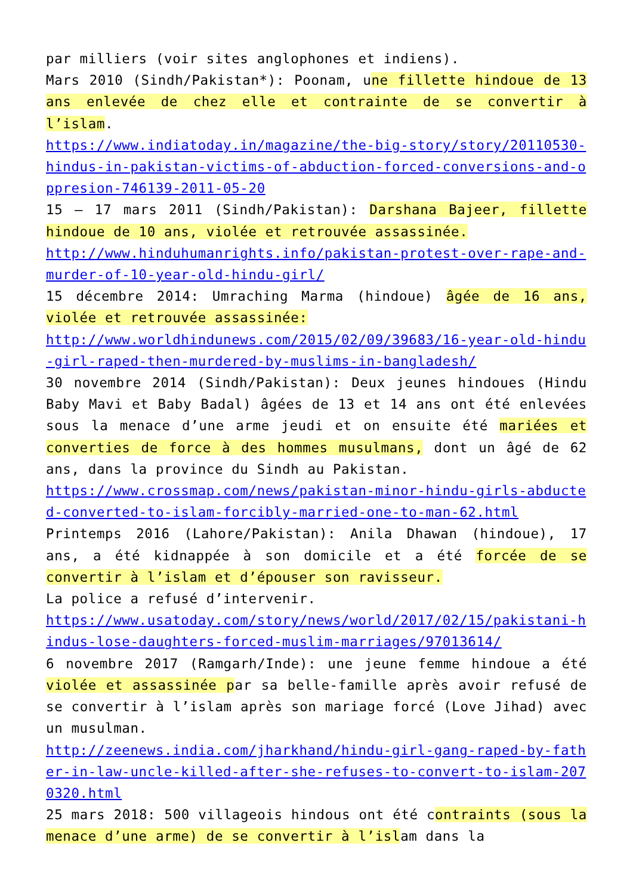par milliers (voir sites anglophones et indiens).
Mars 2010 (Sindh/Pakistan*): Poonam, une fillette hindoue de 13 ans enlevée de chez elle et contrainte de se convertir à l’islam.
https://www.indiatoday.in/magazine/the-big-story/story/20110530-hindus-in-pakistan-victims-of-abduction-forced-conversions-and-oppresion-746139-2011-05-20
15 – 17 mars 2011 (Sindh/Pakistan): Darshana Bajeer, fillette hindoue de 10 ans, violée et retrouvée assassinée.
http://www.hinduhumanrights.info/pakistan-protest-over-rape-and-murder-of-10-year-old-hindu-girl/
15 décembre 2014: Umraching Marma (hindoue) âgée de 16 ans, violée et retrouvée assassinée:
http://www.worldhindunews.com/2015/02/09/39683/16-year-old-hindu-girl-raped-then-murdered-by-muslims-in-bangladesh/
30 novembre 2014 (Sindh/Pakistan): Deux jeunes hindoues (Hindu Baby Mavi et Baby Badal) âgées de 13 et 14 ans ont été enlevées sous la menace d’une arme jeudi et on ensuite été mariées et converties de force à des hommes musulmans, dont un âgé de 62 ans, dans la province du Sindh au Pakistan.
https://www.crossmap.com/news/pakistan-minor-hindu-girls-abducted-converted-to-islam-forcibly-married-one-to-man-62.html
Printemps 2016 (Lahore/Pakistan): Anila Dhawan (hindoue), 17 ans, a été kidnappée à son domicile et a été forcée de se convertir à l’islam et d’épouser son ravisseur.
La police a refusé d’intervenir.
https://www.usatoday.com/story/news/world/2017/02/15/pakistani-hindus-lose-daughters-forced-muslim-marriages/97013614/
6 novembre 2017 (Ramgarh/Inde): une jeune femme hindoue a été violée et assassinée par sa belle-famille après avoir refusé de se convertir à l’islam après son mariage forcé (Love Jihad) avec un musulman.
http://zeenews.india.com/jharkhand/hindu-girl-gang-raped-by-father-in-law-uncle-killed-after-she-refuses-to-convert-to-islam-2070320.html
25 mars 2018: 500 villageois hindous ont été contraints (sous la menace d’une arme) de se convertir à l’islam dans la